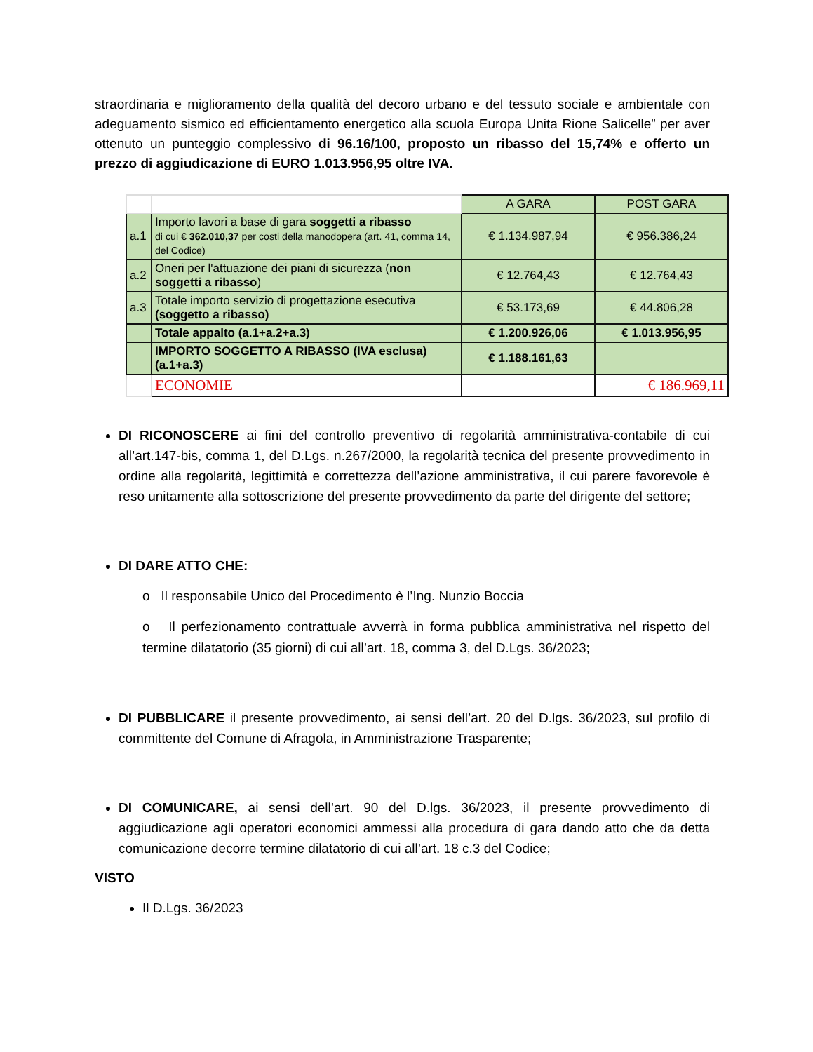straordinaria e miglioramento della qualità del decoro urbano e del tessuto sociale e ambientale con adeguamento sismico ed efficientamento energetico alla scuola Europa Unita Rione Salicelle” per aver ottenuto un punteggio complessivo di 96.16/100, proposto un ribasso del 15,74% e offerto un prezzo di aggiudicazione di EURO 1.013.956,95 oltre IVA.
| | | A GARA | POST GARA |
| --- | --- | --- | --- |
| a.1 | Importo lavori a base di gara soggetti a ribasso di cui € 362.010,37 per costi della manodopera (art. 41, comma 14, del Codice) | € 1.134.987,94 | € 956.386,24 |
| a.2 | Oneri per l'attuazione dei piani di sicurezza ( non soggetti a ribasso ) | € 12.764,43 | € 12.764,43 |
| a.3 | Totale importo servizio di progettazione esecutiva (soggetto a ribasso) | € 53.173,69 | € 44.806,28 |
| | Totale appalto (a.1+a.2+a.3) | € 1.200.926,06 | € 1.013.956,95 |
| | IMPORTO SOGGETTO A RIBASSO (IVA esclusa) (a.1+a.3) | € 1.188.161,63 | |
| | ECONOMIE | | € 186.969,11 |
DI RICONOSCERE ai fini del controllo preventivo di regolarità amministrativa-contabile di cui all’art.147-bis, comma 1, del D.Lgs. n.267/2000, la regolarità tecnica del presente provvedimento in ordine alla regolarità, legittimità e correttezza dell’azione amministrativa, il cui parere favorevole è reso unitamente alla sottoscrizione del presente provvedimento da parte del dirigente del settore;
DI DARE ATTO CHE:
o Il responsabile Unico del Procedimento è l’Ing. Nunzio Boccia
o Il perfezionamento contrattuale avverrà in forma pubblica amministrativa nel rispetto del termine dilatatorio (35 giorni) di cui all’art. 18, comma 3, del D.Lgs. 36/2023;
DI PUBBLICARE il presente provvedimento, ai sensi dell’art. 20 del D.lgs. 36/2023, sul profilo di committente del Comune di Afragola, in Amministrazione Trasparente;
DI COMUNICARE, ai sensi dell’art. 90 del D.lgs. 36/2023, il presente provvedimento di aggiudicazione agli operatori economici ammessi alla procedura di gara dando atto che da detta comunicazione decorre termine dilatatorio di cui all’art. 18 c.3 del Codice;
VISTO
Il D.Lgs. 36/2023